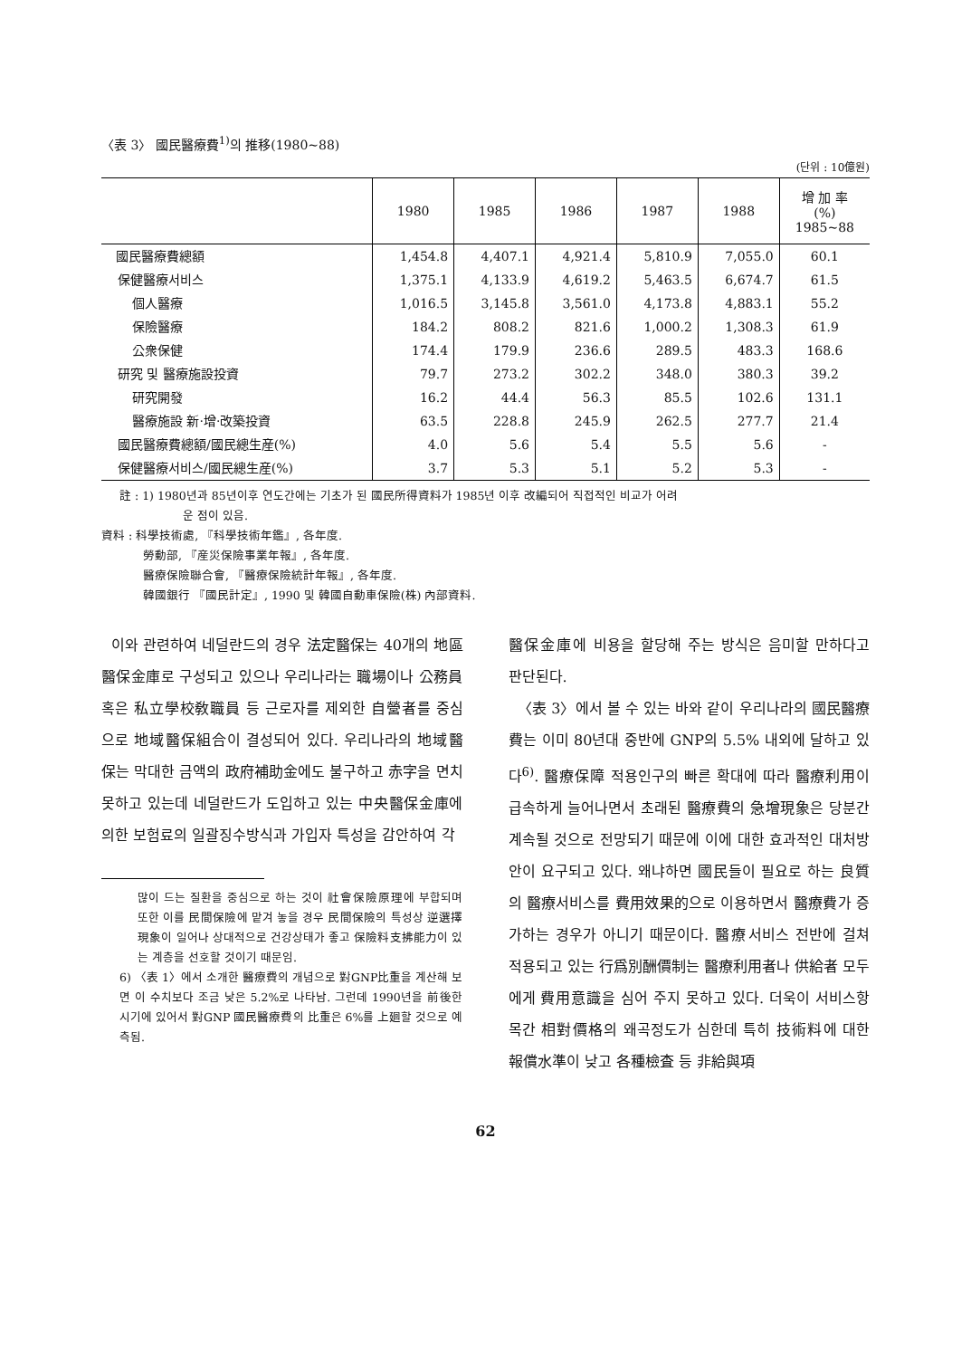〈表 3〉 國民醫療費<sup>1)</sup>의 推移(1980~88)
(단위 : 10億원)
| | 1980 | 1985 | 1986 | 1987 | 1988 | 增 加 率 (%) 1985~88 |
| --- | --- | --- | --- | --- | --- | --- |
| 國民醫療費總額 | 1,454.8 | 4,407.1 | 4,921.4 | 5,810.9 | 7,055.0 | 60.1 |
| 保健醫療서비스 | 1,375.1 | 4,133.9 | 4,619.2 | 5,463.5 | 6,674.7 | 61.5 |
| 個人醫療 | 1,016.5 | 3,145.8 | 3,561.0 | 4,173.8 | 4,883.1 | 55.2 |
| 保險醫療 | 184.2 | 808.2 | 821.6 | 1,000.2 | 1,308.3 | 61.9 |
| 公衆保健 | 174.4 | 179.9 | 236.6 | 289.5 | 483.3 | 168.6 |
| 研究 및 醫療施設投資 | 79.7 | 273.2 | 302.2 | 348.0 | 380.3 | 39.2 |
| 研究開發 | 16.2 | 44.4 | 56.3 | 85.5 | 102.6 | 131.1 |
| 醫療施設 新·增·改築投資 | 63.5 | 228.8 | 245.9 | 262.5 | 277.7 | 21.4 |
| 國民醫療費總額/國民總生産(%) | 4.0 | 5.6 | 5.4 | 5.5 | 5.6 | - |
| 保健醫療서비스/國民總生産(%) | 3.7 | 5.3 | 5.1 | 5.2 | 5.3 | - |
註 : 1) 1980년과 85년이후 연도간에는 기초가 된 國民所得資料가 1985년 이후 改編되어 직접적인 비교가 어려
운 점이 있음.
資料 : 科學技術處, 『科學技術年鑑』, 各年度.
勞動部, 『産災保險事業年報』, 各年度.
醫療保險聯合會, 『醫療保險統計年報』, 各年度.
韓國銀行 『國民計定』, 1990 및 韓國自動車保險(株) 內部資料.
이와 관련하여 네덜란드의 경우 法定醫保는 40개의 地區醫保金庫로 구성되고 있으나 우리나라는 職場이나 公務員 혹은 私立學校敎職員 등 근로자를 제외한 自營者를 중심으로 地域醫保組合이 결성되어 있다. 우리나라의 地域醫保는 막대한 금액의 政府補助金에도 불구하고 赤字을 면치 못하고 있는데 네덜란드가 도입하고 있는 中央醫保金庫에 의한 보험료의 일괄징수방식과 가입자 특성을 감안하여 각
많이 드는 질환을 중심으로 하는 것이 社會保險原理에 부합되며 또한 이를 民間保險에 맡겨 놓을 경우 民間保險의 특성상 逆選擇現象이 일어나 상대적으로 건강상태가 좋고 保險料支拂能力이 있는 계층을 선호할 것이기 때문임.
6) 〈表 1〉에서 소개한 醫療費의 개념으로 對GNP比重을 계산해 보면 이 수치보다 조금 낮은 5.2%로 나타남. 그런데 1990년을 前後한 시기에 있어서 對GNP 國民醫療費의 比重은 6%를 上廻할 것으로 예측됨.
醫保金庫에 비용을 할당해 주는 방식은 음미할 만하다고 판단된다.
〈表 3〉에서 볼 수 있는 바와 같이 우리나라의 國民醫療費는 이미 80년대 중반에 GNP의 5.5% 내외에 달하고 있다<sup>6)</sup>. 醫療保障 적용인구의 빠른 확대에 따라 醫療利用이 급속하게 늘어나면서 초래된 醫療費의 急增現象은 당분간 계속될 것으로 전망되기 때문에 이에 대한 효과적인 대처방안이 요구되고 있다. 왜냐하면 國民들이 필요로 하는 良質의 醫療서비스를 費用效果的으로 이용하면서 醫療費가 증가하는 경우가 아니기 때문이다. 醫療서비스 전반에 걸쳐 적용되고 있는 行爲別酬價制는 醫療利用者나 供給者 모두에게 費用意識을 심어 주지 못하고 있다. 더욱이 서비스항목간 相對價格의 왜곡정도가 심한데 특히 技術料에 대한 報償水準이 낮고 各種檢査 등 非給與項
62